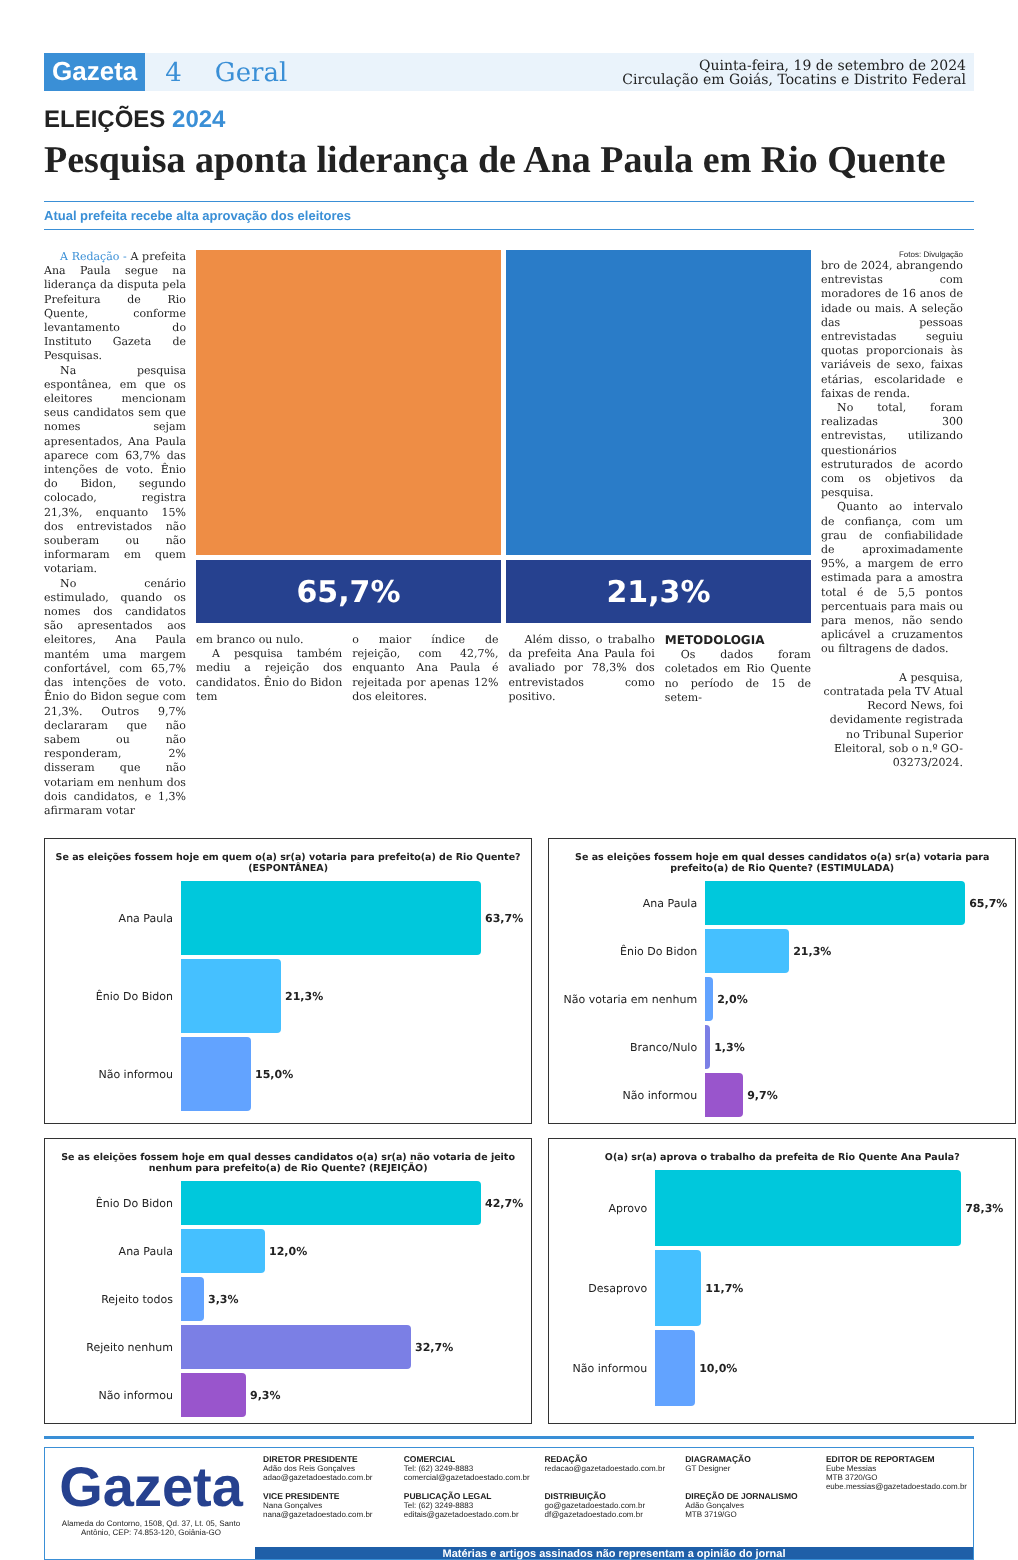Gazeta
4 Geral
Quinta-feira, 19 de setembro de 2024
Circulação em Goiás, Tocatins e Distrito Federal
ELEIÇÕES 2024
Pesquisa aponta liderança de Ana Paula em Rio Quente
Atual prefeita recebe alta aprovação dos eleitores
A Redação - A prefeita Ana Paula segue na liderança da disputa pela Prefeitura de Rio Quente, conforme levantamento do Instituto Gazeta de Pesquisas.
Na pesquisa espontânea, em que os eleitores mencionam seus candidatos sem que nomes sejam apresentados, Ana Paula aparece com 63,7% das intenções de voto. Ênio do Bidon, segundo colocado, registra 21,3%, enquanto 15% dos entrevistados não souberam ou não informaram em quem votariam.
No cenário estimulado, quando os nomes dos candidatos são apresentados aos eleitores, Ana Paula mantém uma margem confortável, com 65,7% das intenções de voto. Ênio do Bidon segue com 21,3%. Outros 9,7% declararam que não sabem ou não responderam, 2% disseram que não votariam em nenhum dos dois candidatos, e 1,3% afirmaram votar
65,7% 21,3%
em branco ou nulo.
A pesquisa também mediu a rejeição dos candidatos. Ênio do Bidon tem
o maior índice de rejeição, com 42,7%, enquanto Ana Paula é rejeitada por apenas 12% dos eleitores.
Além disso, o trabalho da prefeita Ana Paula foi avaliado por 78,3% dos entrevistados como positivo.
METODOLOGIA
Os dados foram coletados em Rio Quente no período de 15 de setem-
Fotos: Divulgação
bro de 2024, abrangendo entrevistas com moradores de 16 anos de idade ou mais. A seleção das pessoas entrevistadas seguiu quotas proporcionais às variáveis de sexo, faixas etárias, escolaridade e faixas de renda.
No total, foram realizadas 300 entrevistas, utilizando questionários estruturados de acordo com os objetivos da pesquisa.
Quanto ao intervalo de confiança, com um grau de confiabilidade de aproximadamente 95%, a margem de erro estimada para a amostra total é de 5,5 pontos percentuais para mais ou para menos, não sendo aplicável a cruzamentos ou filtragens de dados.
A pesquisa, contratada pela TV Atual Record News, foi devidamente registrada no Tribunal Superior Eleitoral, sob o n.º GO-03273/2024.
Se as eleições fossem hoje em quem o(a) sr(a) votaria para prefeito(a) de Rio Quente? (ESPONTÂNEA)
Ana Paula 63,7%
Ênio Do Bidon 21,3%
Não informou 15,0%
Se as eleições fossem hoje em qual desses candidatos o(a) sr(a) votaria para prefeito(a) de Rio Quente? (ESTIMULADA)
Ana Paula 65,7%
Ênio Do Bidon 21,3%
Não votaria em nenhum 2,0%
Branco/Nulo 1,3%
Não informou 9,7%
Se as eleições fossem hoje em qual desses candidatos o(a) sr(a) não votaria de jeito nenhum para prefeito(a) de Rio Quente? (REJEIÇÃO)
Ênio Do Bidon 42,7%
Ana Paula 12,0%
Rejeito todos 3,3%
Rejeito nenhum 32,7%
Não informou 9,3%
O(a) sr(a) aprova o trabalho da prefeita de Rio Quente Ana Paula?
Aprovo 78,3%
Desaprovo 11,7%
Não informou 10,0%
Gazeta
Alameda do Contorno, 1508, Qd. 37, Lt. 05, Santo Antônio, CEP: 74.853-120, Goiânia-GO
DIRETOR PRESIDENTE
Adão dos Reis Gonçalves
adao@gazetadoestado.com.br
VICE PRESIDENTE
Nana Gonçalves
nana@gazetadoestado.com.br
COMERCIAL
Tel: (62) 3249-8883
comercial@gazetadoestado.com.br
PUBLICAÇÃO LEGAL
Tel: (62) 3249-8883
editais@gazetadoestado.com.br
REDAÇÃO
redacao@gazetadoestado.com.br
DISTRIBUIÇÃO
go@gazetadoestado.com.br
df@gazetadoestado.com.br
DIAGRAMAÇÃO
GT Designer
DIREÇÃO DE JORNALISMO
Adão Gonçalves
MTB 3719/GO
EDITOR DE REPORTAGEM
Eube Messias
MTB 3720/GO
eube.messias@gazetadoestado.com.br
Matérias e artigos assinados não representam a opinião do jornal